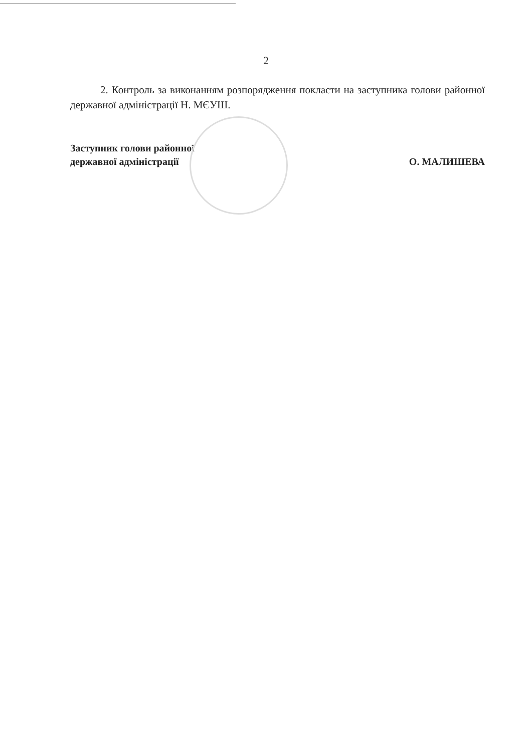2
2. Контроль за виконанням розпорядження покласти на заступника голови районної державної адміністрації Н. МЄУШ.
Заступник голови районної
державної адміністрації
О. МАЛИШЕВА